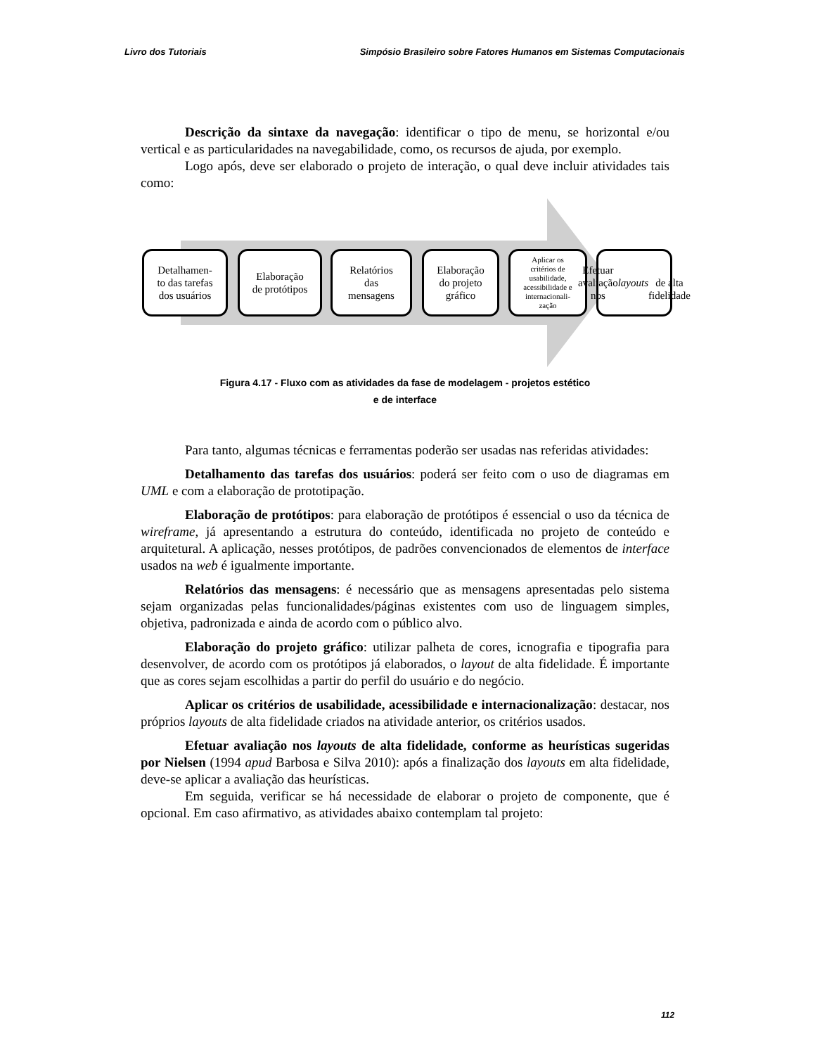Livro dos Tutoriais Simpósio Brasileiro sobre Fatores Humanos em Sistemas Computacionais
Descrição da sintaxe da navegação: identificar o tipo de menu, se horizontal e/ou vertical e as particularidades na navegabilidade, como, os recursos de ajuda, por exemplo.
Logo após, deve ser elaborado o projeto de interação, o qual deve incluir atividades tais como:
Detalhamen-
to das tarefas
dos usuários
Elaboração
de protótipos
Relatórios
das
mensagens
Elaboração
do projeto
gráfico
Aplicar os
critérios de
usabilidade,
acessibilidade e
internacionali-
zação
Efetuar
avaliação
nos layouts
de alta
fidelidade
Figura 4.17 - Fluxo com as atividades da fase de modelagem - projetos estético
e de interface
Para tanto, algumas técnicas e ferramentas poderão ser usadas nas referidas atividades:
Detalhamento das tarefas dos usuários: poderá ser feito com o uso de diagramas em UML e com a elaboração de prototipação.
Elaboração de protótipos: para elaboração de protótipos é essencial o uso da técnica de wireframe, já apresentando a estrutura do conteúdo, identificada no projeto de conteúdo e arquitetural. A aplicação, nesses protótipos, de padrões convencionados de elementos de interface usados na web é igualmente importante.
Relatórios das mensagens: é necessário que as mensagens apresentadas pelo sistema sejam organizadas pelas funcionalidades/páginas existentes com uso de linguagem simples, objetiva, padronizada e ainda de acordo com o público alvo.
Elaboração do projeto gráfico: utilizar palheta de cores, icnografia e tipografia para desenvolver, de acordo com os protótipos já elaborados, o layout de alta fidelidade. É importante que as cores sejam escolhidas a partir do perfil do usuário e do negócio.
Aplicar os critérios de usabilidade, acessibilidade e internacionalização: destacar, nos próprios layouts de alta fidelidade criados na atividade anterior, os critérios usados.
Efetuar avaliação nos layouts de alta fidelidade, conforme as heurísticas sugeridas por Nielsen (1994 apud Barbosa e Silva 2010): após a finalização dos layouts em alta fidelidade, deve-se aplicar a avaliação das heurísticas.
Em seguida, verificar se há necessidade de elaborar o projeto de componente, que é opcional. Em caso afirmativo, as atividades abaixo contemplam tal projeto:
112